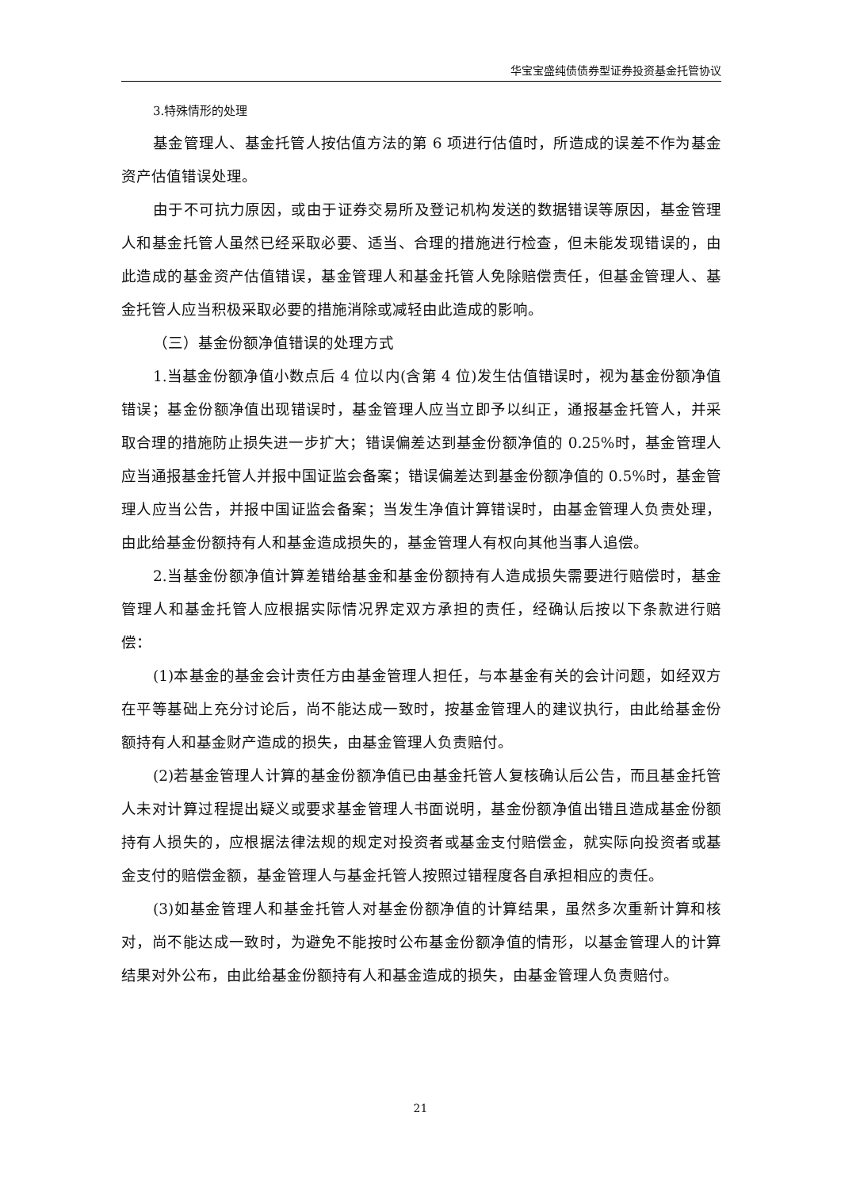华宝宝盛纯债债券型证券投资基金托管协议
3.特殊情形的处理
基金管理人、基金托管人按估值方法的第 6 项进行估值时，所造成的误差不作为基金资产估值错误处理。
由于不可抗力原因，或由于证券交易所及登记机构发送的数据错误等原因，基金管理人和基金托管人虽然已经采取必要、适当、合理的措施进行检查，但未能发现错误的，由此造成的基金资产估值错误，基金管理人和基金托管人免除赔偿责任，但基金管理人、基金托管人应当积极采取必要的措施消除或减轻由此造成的影响。
（三）基金份额净值错误的处理方式
1.当基金份额净值小数点后 4 位以内(含第 4 位)发生估值错误时，视为基金份额净值错误；基金份额净值出现错误时，基金管理人应当立即予以纠正，通报基金托管人，并采取合理的措施防止损失进一步扩大；错误偏差达到基金份额净值的 0.25%时，基金管理人应当通报基金托管人并报中国证监会备案；错误偏差达到基金份额净值的 0.5%时，基金管理人应当公告，并报中国证监会备案；当发生净值计算错误时，由基金管理人负责处理，由此给基金份额持有人和基金造成损失的，基金管理人有权向其他当事人追偿。
2.当基金份额净值计算差错给基金和基金份额持有人造成损失需要进行赔偿时，基金管理人和基金托管人应根据实际情况界定双方承担的责任，经确认后按以下条款进行赔偿：
(1)本基金的基金会计责任方由基金管理人担任，与本基金有关的会计问题，如经双方在平等基础上充分讨论后，尚不能达成一致时，按基金管理人的建议执行，由此给基金份额持有人和基金财产造成的损失，由基金管理人负责赔付。
(2)若基金管理人计算的基金份额净值已由基金托管人复核确认后公告，而且基金托管人未对计算过程提出疑义或要求基金管理人书面说明，基金份额净值出错且造成基金份额持有人损失的，应根据法律法规的规定对投资者或基金支付赔偿金，就实际向投资者或基金支付的赔偿金额，基金管理人与基金托管人按照过错程度各自承担相应的责任。
(3)如基金管理人和基金托管人对基金份额净值的计算结果，虽然多次重新计算和核对，尚不能达成一致时，为避免不能按时公布基金份额净值的情形，以基金管理人的计算结果对外公布，由此给基金份额持有人和基金造成的损失，由基金管理人负责赔付。
21